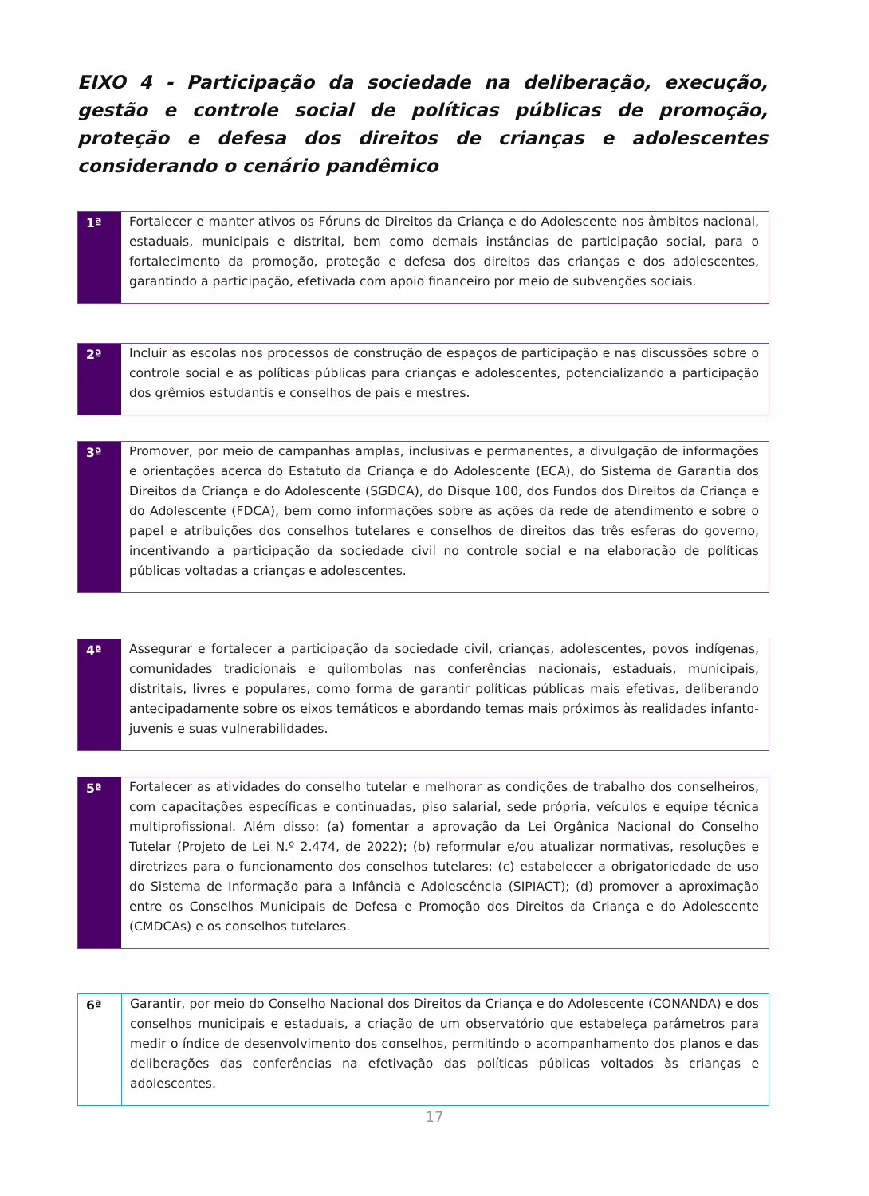EIXO 4 - Participação da sociedade na deliberação, execução, gestão e controle social de políticas públicas de promoção, proteção e defesa dos direitos de crianças e adolescentes considerando o cenário pandêmico
| 1ª | Fortalecer e manter ativos os Fóruns de Direitos da Criança e do Adolescente nos âmbitos nacional, estaduais, municipais e distrital, bem como demais instâncias de participação social, para o fortalecimento da promoção, proteção e defesa dos direitos das crianças e dos adolescentes, garantindo a participação, efetivada com apoio financeiro por meio de subvenções sociais. |
| 2ª | Incluir as escolas nos processos de construção de espaços de participação e nas discussões sobre o controle social e as políticas públicas para crianças e adolescentes, potencializando a participação dos grêmios estudantis e conselhos de pais e mestres. |
| 3ª | Promover, por meio de campanhas amplas, inclusivas e permanentes, a divulgação de informações e orientações acerca do Estatuto da Criança e do Adolescente (ECA), do Sistema de Garantia dos Direitos da Criança e do Adolescente (SGDCA), do Disque 100, dos Fundos dos Direitos da Criança e do Adolescente (FDCA), bem como informações sobre as ações da rede de atendimento e sobre o papel e atribuições dos conselhos tutelares e conselhos de direitos das três esferas do governo, incentivando a participação da sociedade civil no controle social e na elaboração de políticas públicas voltadas a crianças e adolescentes. |
| 4ª | Assegurar e fortalecer a participação da sociedade civil, crianças, adolescentes, povos indígenas, comunidades tradicionais e quilombolas nas conferências nacionais, estaduais, municipais, distritais, livres e populares, como forma de garantir políticas públicas mais efetivas, deliberando antecipadamente sobre os eixos temáticos e abordando temas mais próximos às realidades infanto-juvenis e suas vulnerabilidades. |
| 5ª | Fortalecer as atividades do conselho tutelar e melhorar as condições de trabalho dos conselheiros, com capacitações específicas e continuadas, piso salarial, sede própria, veículos e equipe técnica multiprofissional. Além disso: (a) fomentar a aprovação da Lei Orgânica Nacional do Conselho Tutelar (Projeto de Lei N.º 2.474, de 2022); (b) reformular e/ou atualizar normativas, resoluções e diretrizes para o funcionamento dos conselhos tutelares; (c) estabelecer a obrigatoriedade de uso do Sistema de Informação para a Infância e Adolescência (SIPIACT); (d) promover a aproximação entre os Conselhos Municipais de Defesa e Promoção dos Direitos da Criança e do Adolescente (CMDCAs) e os conselhos tutelares. |
| 6ª | Garantir, por meio do Conselho Nacional dos Direitos da Criança e do Adolescente (CONANDA) e dos conselhos municipais e estaduais, a criação de um observatório que estabeleça parâmetros para medir o índice de desenvolvimento dos conselhos, permitindo o acompanhamento dos planos e das deliberações das conferências na efetivação das políticas públicas voltados às crianças e adolescentes. |
17